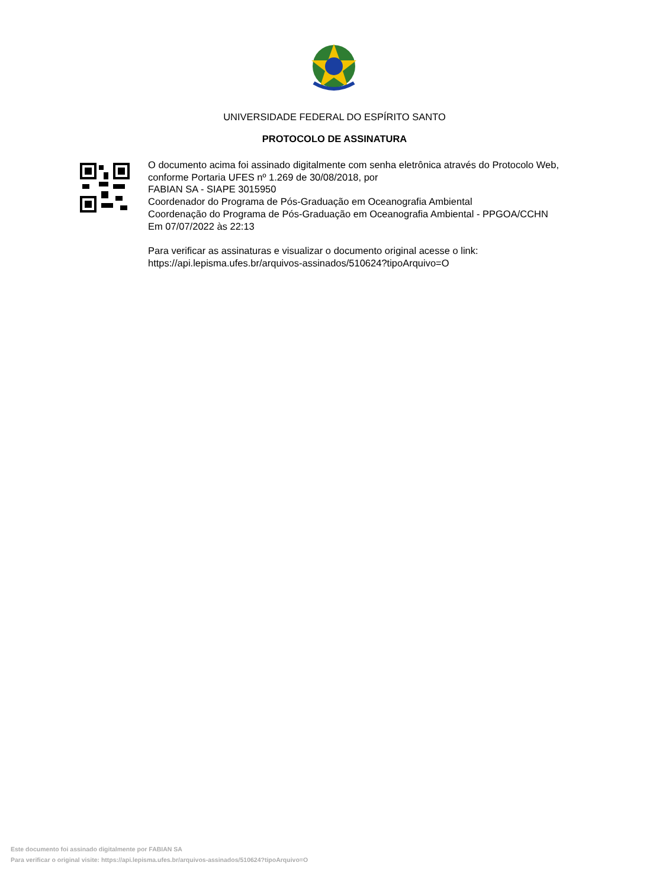UNIVERSIDADE FEDERAL DO ESPÍRITO SANTO
PROTOCOLO DE ASSINATURA
O documento acima foi assinado digitalmente com senha eletrônica através do Protocolo Web, conforme Portaria UFES nº 1.269 de 30/08/2018, por
FABIAN SA - SIAPE 3015950
Coordenador do Programa de Pós-Graduação em Oceanografia Ambiental
Coordenação do Programa de Pós-Graduação em Oceanografia Ambiental - PPGOA/CCHN
Em 07/07/2022 às 22:13
Para verificar as assinaturas e visualizar o documento original acesse o link:
https://api.lepisma.ufes.br/arquivos-assinados/510624?tipoArquivo=O
Este documento foi assinado digitalmente por FABIAN SA
Para verificar o original visite: https://api.lepisma.ufes.br/arquivos-assinados/510624?tipoArquivo=O